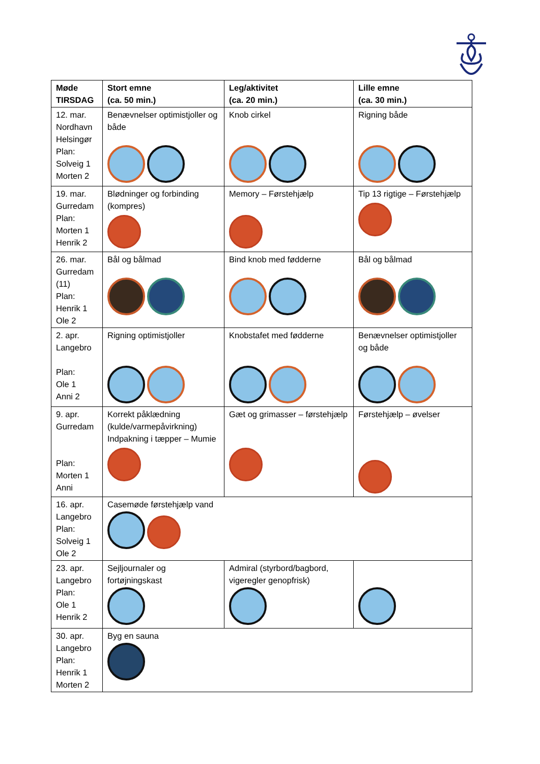| Møde TIRSDAG | Stort emne (ca. 50 min.) | Leg/aktivitet (ca. 20 min.) | Lille emne (ca. 30 min.) |
| --- | --- | --- | --- |
| 12. mar. Nordhavn Helsingør Plan: Solveig 1 Morten 2 | Benævnelser optimistjoller og både | Knob cirkel | Rigning både |
| 19. mar. Gurredam Plan: Morten 1 Henrik 2 | Blødninger og forbinding (kompres) | Memory – Førstehjælp | Tip 13 rigtige – Førstehjælp |
| 26. mar. Gurredam (11) Plan: Henrik 1 Ole 2 | Bål og bålmad | Bind knob med fødderne | Bål og bålmad |
| 2. apr. Langebro Plan: Ole 1 Anni 2 | Rigning optimistjoller | Knobstafet med fødderne | Benævnelser optimistjoller og både |
| 9. apr. Gurredam Plan: Morten 1 Anni | Korrekt påklædning (kulde/varmepåvirkning) Indpakning i tæpper – Mumie | Gæt og grimasser – førstehjælp | Førstehjælp – øvelser |
| 16. apr. Langebro Plan: Solveig 1 Ole 2 | Casemøde førstehjælp vand | | |
| 23. apr. Langebro Plan: Ole 1 Henrik 2 | Sejljournaler og fortøjningskast | Admiral (styrbord/bagbord, vigeregler genopfrisk) | |
| 30. apr. Langebro Plan: Henrik 1 Morten 2 | Byg en sauna | | |